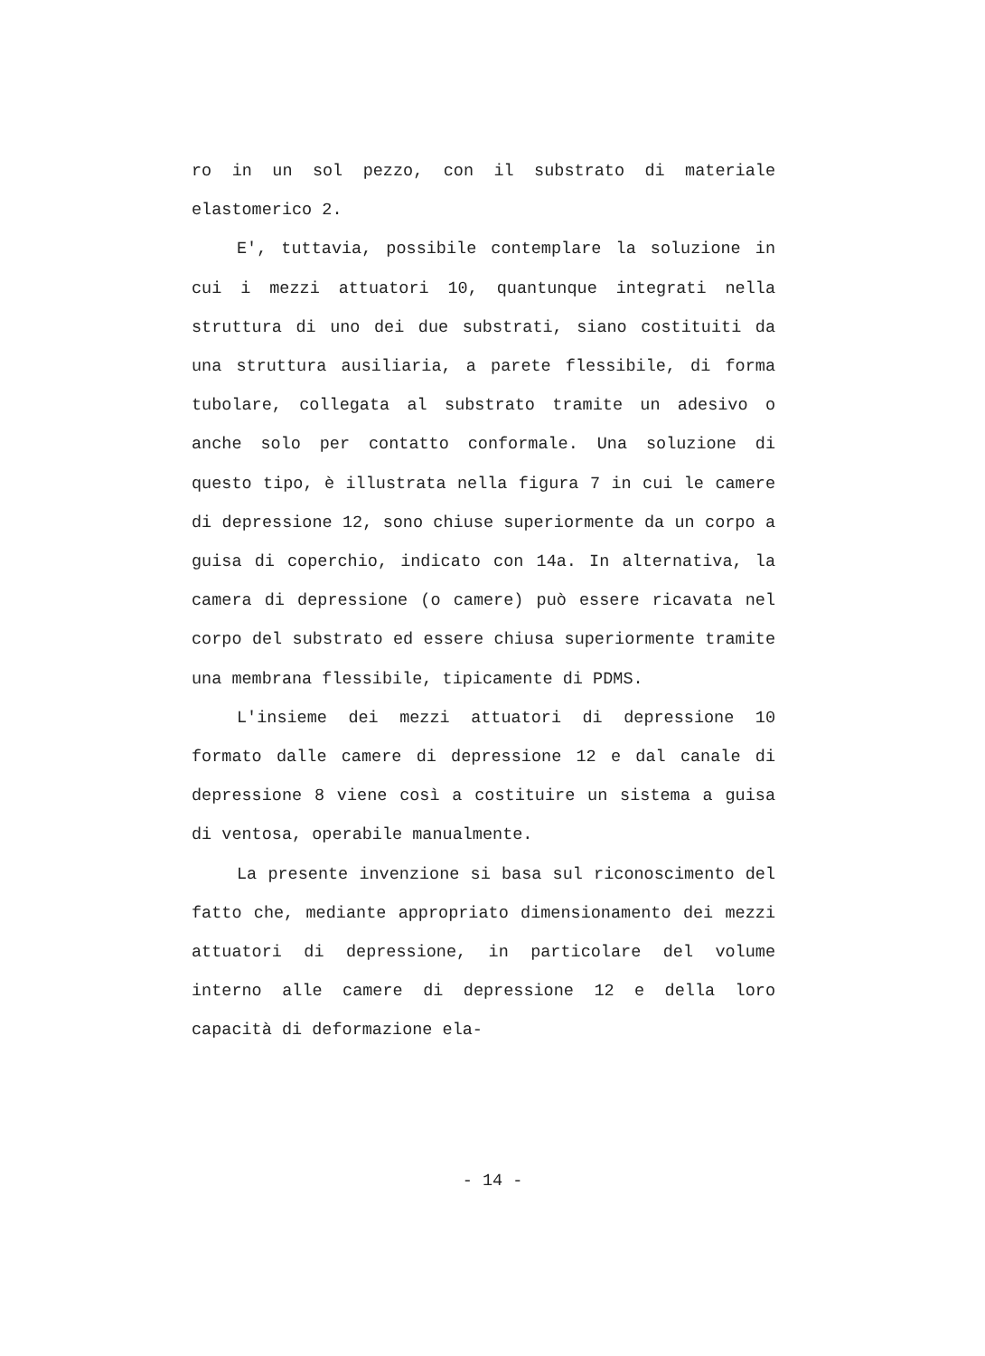ro in un sol pezzo, con il substrato di materiale elastomerico 2.
E', tuttavia, possibile contemplare la soluzione in cui i mezzi attuatori 10, quantunque integrati nella struttura di uno dei due substrati, siano costituiti da una struttura ausiliaria, a parete flessibile, di forma tubolare, collegata al substrato tramite un adesivo o anche solo per contatto conformale. Una soluzione di questo tipo, è illustrata nella figura 7 in cui le camere di depressione 12, sono chiuse superiormente da un corpo a guisa di coperchio, indicato con 14a. In alternativa, la camera di depressione (o camere) può essere ricavata nel corpo del substrato ed essere chiusa superiormente tramite una membrana flessibile, tipicamente di PDMS.
L'insieme dei mezzi attuatori di depressione 10 formato dalle camere di depressione 12 e dal canale di depressione 8 viene così a costituire un sistema a guisa di ventosa, operabile manualmente.
La presente invenzione si basa sul riconoscimento del fatto che, mediante appropriato dimensionamento dei mezzi attuatori di depressione, in particolare del volume interno alle camere di depressione 12 e della loro capacità di deformazione ela-
- 14 -